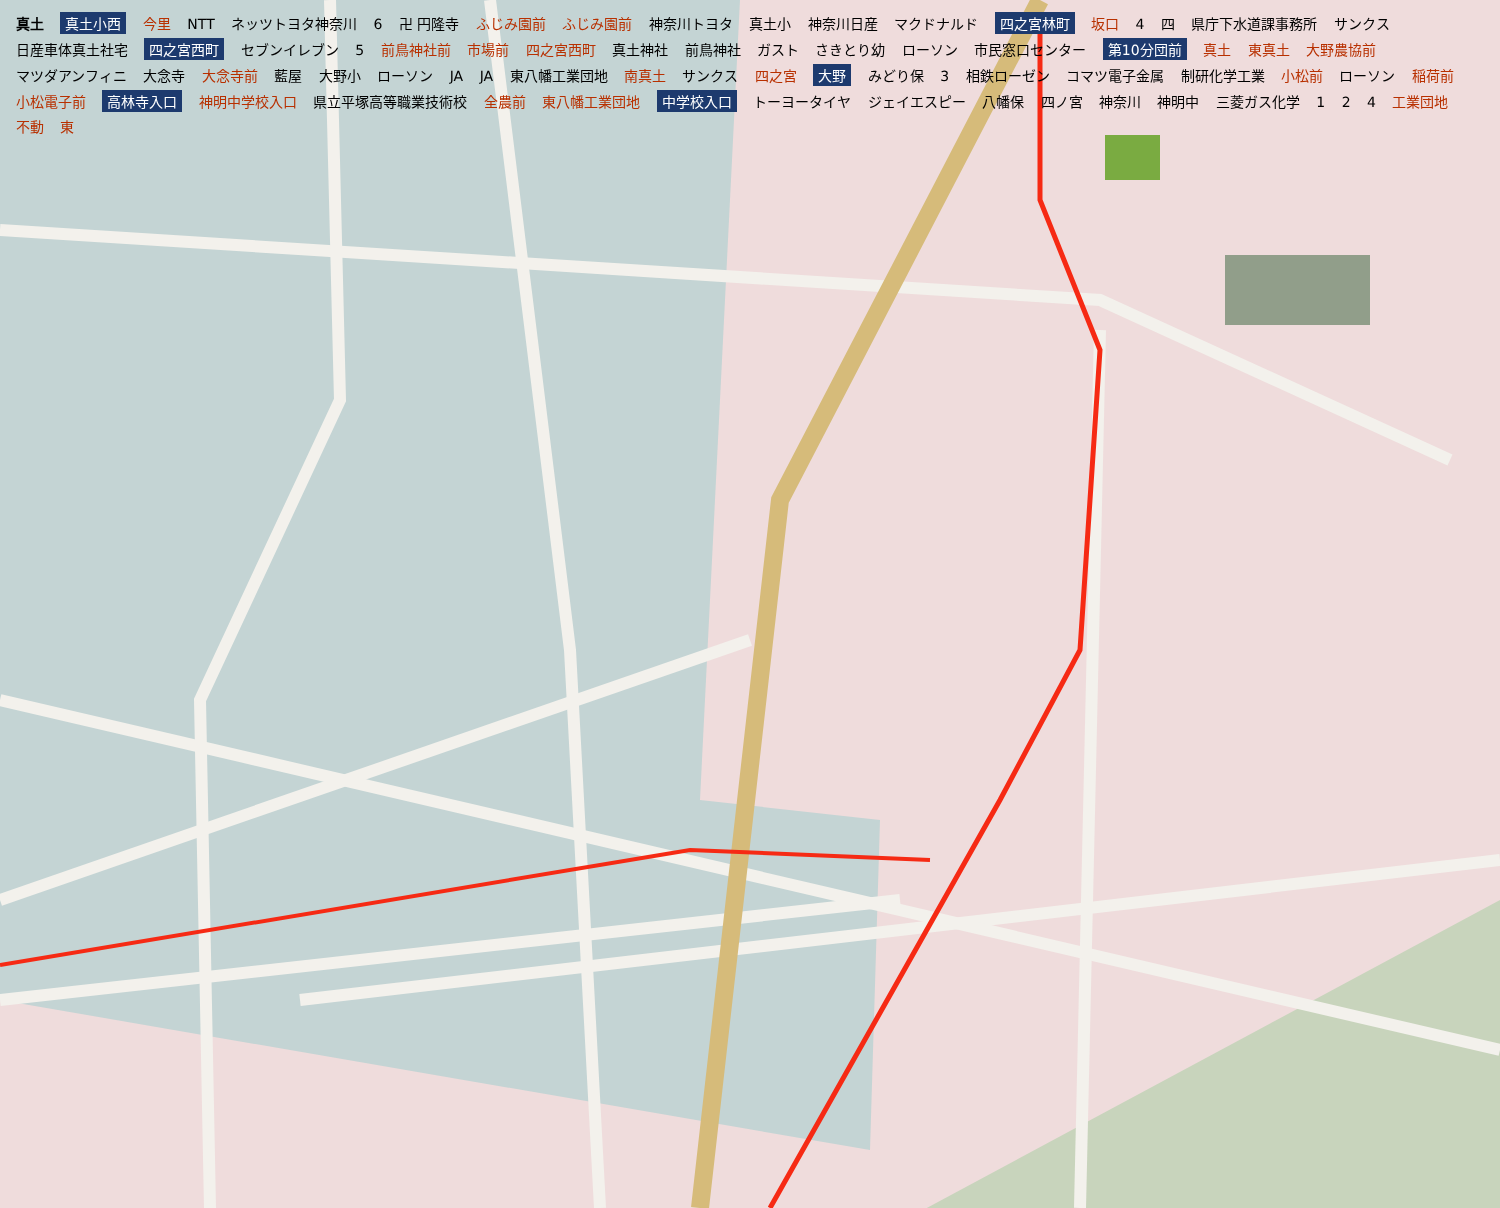真土 真土小西 今里 NTT ネッツトヨタ神奈川 6 卍 円隆寺 ふじみ園前 ふじみ園前 神奈川トヨタ 真土小 神奈川日産 マクドナルド 四之宮林町 坂口 4 四 県庁下水道課事務所 サンクス 日産車体真土社宅 四之宮西町 セブンイレブン 5 前鳥神社前 市場前 四之宮西町 真土神社 前鳥神社 ガスト さきとり幼 ローソン 市民窓口センター 第10分団前 真土 東真土 大野農協前 マツダアンフィニ 大念寺 大念寺前 藍屋 大野小 ローソン JA JA 東八幡工業団地 南真土 サンクス 四之宮 大野 みどり保 3 相鉄ローゼン コマツ電子金属 制研化学工業 小松前 ローソン 稲荷前 小松電子前 高林寺入口 神明中学校入口 県立平塚高等職業技術校 全農前 東八幡工業団地 中学校入口 トーヨータイヤ ジェイエスピー 八幡保 四ノ宮 神奈川 神明中 三菱ガス化学 1 2 4 工業団地 不動 東